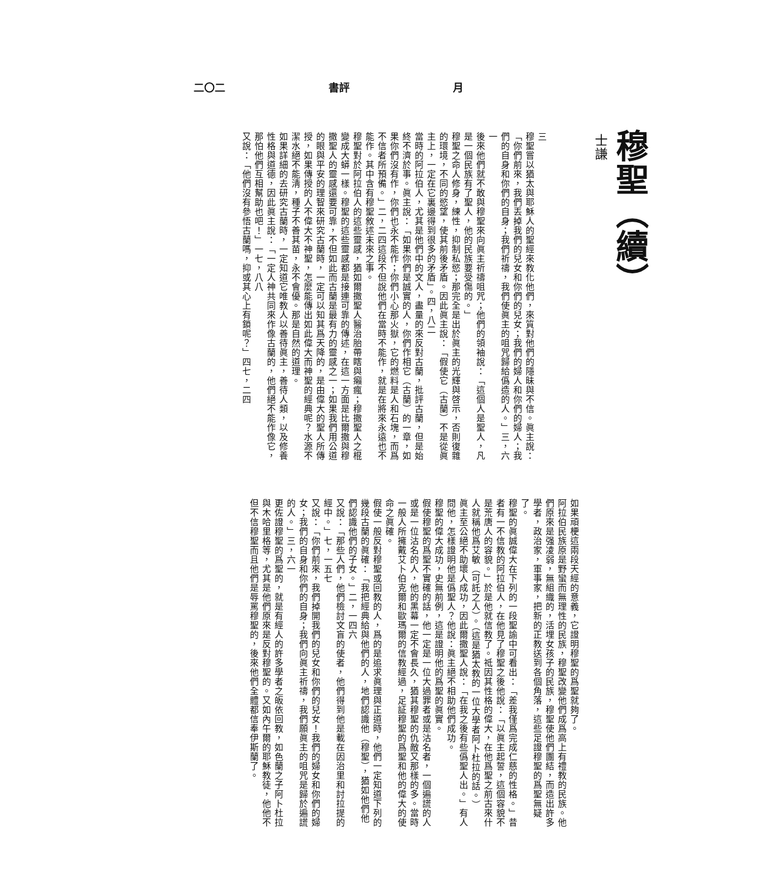二〇二 書評 月
穆聖（續）
士謙
三
穆聖嘗以猶太與耶穌人的聖經來教化他們，來質對他們的隱昧與不信。眞主說：「你們前來，我們丟掉我們的兒女和你們的兒女；我們的婦人和你們的婦人；我們的自身和你們的自身；我們祈禱，我們使眞主的咀咒歸給僞造的人。」三，六一
後來他們就不敢與穆聖來向眞主祈禱咀咒；他們的領袖說：「這個人是聖人，凡是一個民族有了聖人，他的民族要受傷的。」
穆聖之命人修身，練性，抑制私慾；那完全是出於眞主的光輝與啓示，否則復雜的環境，不同的慾望，使其前後矛盾。因此眞主說：「假使它（古蘭）不是從眞主上，一定在它裏邊得到很多的矛盾」。四，八二
當時的阿拉伯人，尤其是他們中的文人，盡量的來反對古蘭，批評古蘭，但是始終不濟於事。眞主說：「如果你們是誠實的人，你們作相它（古蘭）的一章，如果你們沒有作，你們也永不能作；你們小心那火獄，它的燃料是人和石塊，而爲不信者所預備。」二，二四這段不但說他們在當時不能作，就是在將來永遠也不能作。其中含有穆聖敘述未來之事。
穆聖對於阿拉伯人的這些靈感，猶如爾撒聖人醫治胎帶瞎與癩瘋；穆撒聖人之棍變成大蟒一樣。穆聖的這些靈感都是接連可靠的傳述，在這一方面是比爾撒與穆撒聖人的靈感還要可靠，不但如此而古蘭是最有力的靈感之一；如果我們用公道的眼與平安的理智來研究古蘭時，一定可以知其爲天降的，是由偉大的聖人所傳授，如果傳授的人不偉大不神聖，怎麼能傳出如此偉大而神聖的經典呢？水源不潔水絕不能淸，種子不善其苗，永不會優。那是自然的道理。
如果詳細的去研究古蘭時，一定知道它唯教人以善待眞主，善待人類，以及修養性格與道德，因此眞主說：「一定人神共同來作像古蘭的，他們絕不能作像它，那怕他們互相幫助也吧！」一七，八八
又說：「他們沒有參悟古蘭嗎，抑或其心上有鎖呢？」四七，二四
如果頑梗這兩段天經的意義，它證明穆聖的爲聖就夠了。
阿拉伯民族原是野蠻而無理性的民族，穆聖改變他們成爲高上有禮教的民族。他們原來是强凌弱，無組織的，活埋女孩子的民族，穆聖使他們團結，而造出許多學者，政治家，軍事家，把新的正教送到各個角落，這些足證穆聖的爲聖無疑了。
穆聖的眞誠偉大在下列的一段聖諭中可看出：「差我僅爲完成仁慈的性格。」昔者有一不信教的阿拉伯人，在他見了穆聖之後他說：「以眞主起誓，這個容貌不是荒唐人的容貌。」於是他就信教了。祗因其性格的偉大，在他爲聖之前古來什人就稱他爲艾敏（可託之人）。（這是猶太教的一位大學者阿卜杜拉的話。）
眞主至公絕不助壞人成功，因此爾撒聖人說：「在我之後有些僞聖人出。」有人問他，怎樣證明他是僞聖人？他說：眞主絕不相助他們成功。
穆聖的偉大成功，史無前例，這是證明他的爲聖的眞實。
假使穆聖的爲聖不實確的話，他一定是一位大過罪者或是沽名者，一個遍謊的人或是一位沽名的人，他的黑幕一定不會長久，猶其穆聖的仇敵又那樣的多。當時一般人所擁戴艾卜伯克爾和歐瑪爾的信教經過，足証穆聖的爲聖和他的偉大的使命之眞確。
假使一般反對穆聖或回教的人，爲的是追求眞理與正道時，他們一定知道下列的幾段古蘭的眞確：「我把經典給與他們的人，地們認識他（穆聖），猶如他們他們認識他們的子女。」二，一四六
又說：「那些人們，他們檢討文盲的使者，他們得到他是載在因治里和討拉提的經中。」七，一五七
又說：「你們前來，我們掉開我們的兒女和你們的兒女！我們的婦女和你們的婦女；我們的自身和你們的自身；我們向眞主祈禱，我們願眞主的咀咒是歸於遍謊的人。」三，六一
更佐證穆聖的爲聖的，就是有經人的許多學者之皈依回教，如色蘭之子阿卜杜拉與木哈里格等，尤其是他們原來是反對穆聖的。又如內午爾的耶穌教徒，他他不但不信穆聖而且他們是辱罵穆聖的，後來他們全體都信奉伊斯蘭了。